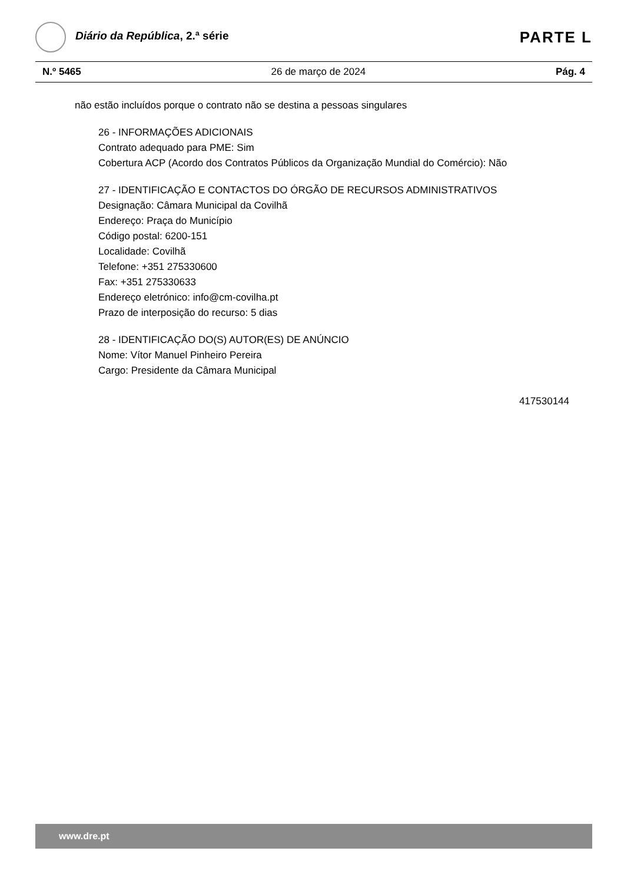Diário da República, 2.ª série
PARTE L
N.º 5465 26 de março de 2024 Pág. 4
não estão incluídos porque o contrato não se destina a pessoas singulares
26 - INFORMAÇÕES ADICIONAIS
Contrato adequado para PME: Sim
Cobertura ACP (Acordo dos Contratos Públicos da Organização Mundial do Comércio): Não
27 - IDENTIFICAÇÃO E CONTACTOS DO ÓRGÃO DE RECURSOS ADMINISTRATIVOS
Designação: Câmara Municipal da Covilhã
Endereço: Praça do Município
Código postal: 6200-151
Localidade: Covilhã
Telefone: +351 275330600
Fax: +351 275330633
Endereço eletrónico: info@cm-covilha.pt
Prazo de interposição do recurso: 5 dias
28 - IDENTIFICAÇÃO DO(S) AUTOR(ES) DE ANÚNCIO
Nome: Vítor Manuel Pinheiro Pereira
Cargo: Presidente da Câmara Municipal
417530144
www.dre.pt